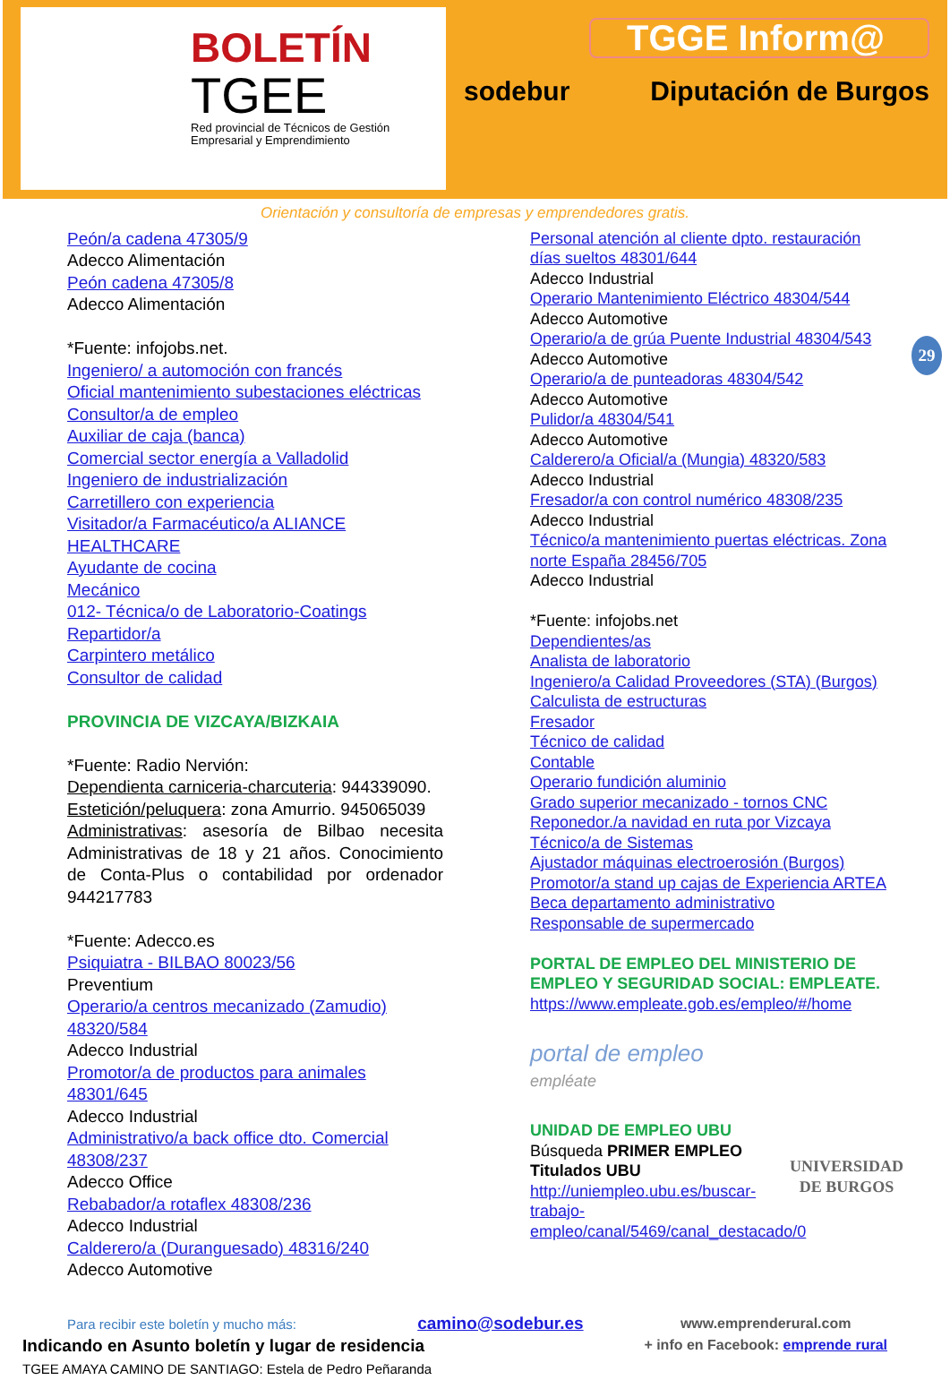BOLETÍN
TGEE
Red provincial de Técnicos de Gestión Empresarial y Emprendimiento
TGGE Inform@
sodebur Diputación de Burgos
Orientación y consultoría de empresas y emprendedores gratis.
29
Peón/a cadena 47305/9
Adecco Alimentación
Peón cadena 47305/8
Adecco Alimentación
*Fuente: infojobs.net.
Ingeniero/ a automoción con francés
Oficial mantenimiento subestaciones eléctricas
Consultor/a de empleo
Auxiliar de caja (banca)
Comercial sector energía a Valladolid
Ingeniero de industrialización
Carretillero con experiencia
Visitador/a Farmacéutico/a ALIANCE HEALTHCARE
Ayudante de cocina
Mecánico
012- Técnica/o de Laboratorio-Coatings
Repartidor/a
Carpintero metálico
Consultor de calidad
PROVINCIA DE VIZCAYA/BIZKAIA
*Fuente: Radio Nervión:
Dependienta carniceria-charcuteria: 944339090.
Estetición/peluquera: zona Amurrio. 945065039
Administrativas: asesoría de Bilbao necesita Administrativas de 18 y 21 años. Conocimiento de Conta-Plus o contabilidad por ordenador 944217783
*Fuente: Adecco.es
Psiquiatra - BILBAO 80023/56
Preventium
Operario/a centros mecanizado (Zamudio) 48320/584
Adecco Industrial
Promotor/a de productos para animales 48301/645
Adecco Industrial
Administrativo/a back office dto. Comercial 48308/237
Adecco Office
Rebabador/a rotaflex 48308/236
Adecco Industrial
Calderero/a (Duranguesado) 48316/240
Adecco Automotive
Personal atención al cliente dpto. restauración días sueltos 48301/644
Adecco Industrial
Operario Mantenimiento Eléctrico 48304/544
Adecco Automotive
Operario/a de grúa Puente Industrial 48304/543
Adecco Automotive
Operario/a de punteadoras 48304/542
Adecco Automotive
Pulidor/a 48304/541
Adecco Automotive
Calderero/a Oficial/a (Mungia) 48320/583
Adecco Industrial
Fresador/a con control numérico 48308/235
Adecco Industrial
Técnico/a mantenimiento puertas eléctricas. Zona norte España 28456/705
Adecco Industrial
*Fuente: infojobs.net
Dependientes/as
Analista de laboratorio
Ingeniero/a Calidad Proveedores (STA) (Burgos)
Calculista de estructuras
Fresador
Técnico de calidad
Contable
Operario fundición aluminio
Grado superior mecanizado - tornos CNC
Reponedor./a navidad en ruta por Vizcaya
Técnico/a de Sistemas
Ajustador máquinas electroerosión (Burgos)
Promotor/a stand up cajas de Experiencia ARTEA
Beca departamento administrativo
Responsable de supermercado
PORTAL DE EMPLEO DEL MINISTERIO DE EMPLEO Y SEGURIDAD SOCIAL: EMPLEATE.
https://www.empleate.gob.es/empleo/#/home
portal de empleo
empléate
UNIDAD DE EMPLEO UBU
Búsqueda PRIMER EMPLEO
Titulados UBU
http://uniempleo.ubu.es/buscar-trabajo-empleo/canal/5469/canal_destacado/0
UNIVERSIDAD DE BURGOS
Para recibir este boletín y mucho más: camino@sodebur.es
Indicando en Asunto boletín y lugar de residencia
TGEE AMAYA CAMINO DE SANTIAGO: Estela de Pedro Peñaranda
www.emprenderural.com
+ info en Facebook: emprende rural